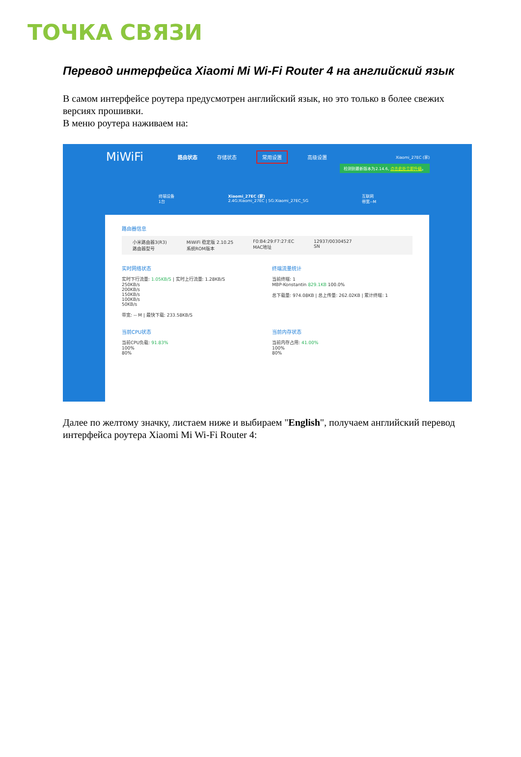ТОЧКА СВЯЗИ
Перевод интерфейса Xiaomi Mi Wi-Fi Router 4 на английский язык
В самом интерфейсе роутера предусмотрен английский язык, но это только в более свежих версиях прошивки.
В меню роутера наживаем на:
MiWiFi 路由状态 存储状态 常用设置 高级设置 Xiaomi_27EC (家)
检测到最新版本为2.14.6, 点击此处立即升级。
终端设备
1台 Xiaomi_27EC (家)
2.4G:Xiaomi_27EC | 5G:Xiaomi_27EC_5G 互联网
带宽--M
路由器信息
小米路由器3(R3)
路由器型号 MiWiFi 稳定版 2.10.25
系统ROM版本 F0:B4:29:F7:27:EC
MAC地址 12937/00304527
SN
实时网络状态
实时下行流量: 1.05KB/S | 实时上行流量: 1.28KB/S
250KB/s
200KB/s
150KB/s
100KB/s
50KB/s
带宽: -- M | 最快下载: 233.58KB/S
终端流量统计
当前终端: 1
MBP-Konstantin 829.1KB 100.0%
总下载量: 974.08KB | 总上传量: 262.02KB | 累计终端: 1
当前CPU状态
当前CPU负载: 91.83%
100%
80%
当前内存状态
当前内存占用: 41.00%
100%
80%
Далее по желтому значку, листаем ниже и выбираем "English", получаем английский перевод интерфейса роутера Xiaomi Mi Wi-Fi Router 4: